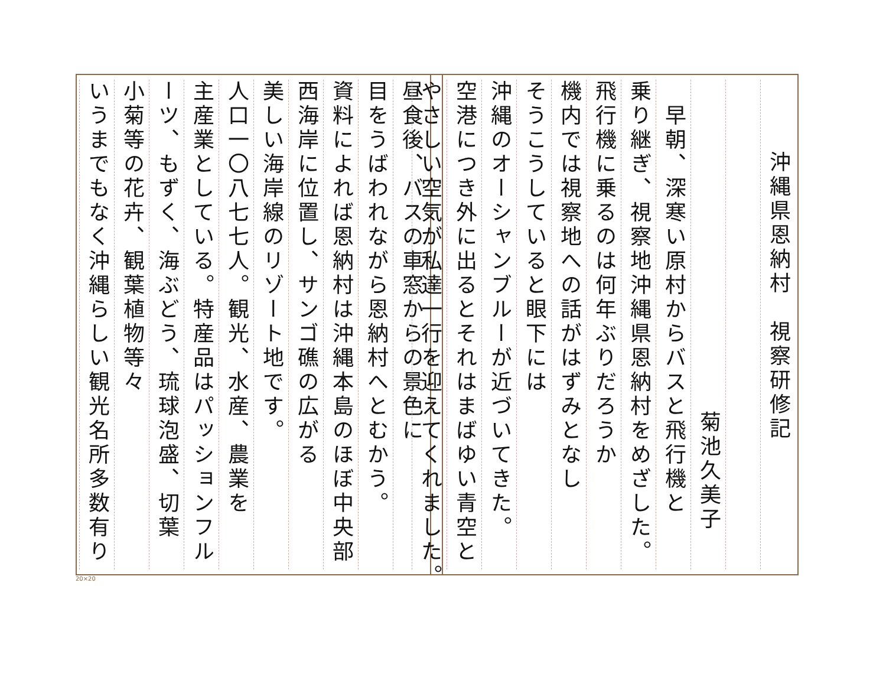沖縄県恩納村　視察研修記
菊池久美子
　早朝、深寒い原村からバスと飛行機と
乗り継ぎ、視察地沖縄県恩納村をめざした。
飛行機に乗るのは何年ぶりだろうか
機内では視察地への話がはずみとなし
そうこうしていると眼下には
沖縄のオーシャンブルーが近づいてきた。
空港につき外に出るとそれはまばゆい青空と
やさしい空気が私達一行を迎えてくれました。
昼食後、バスの車窓からの景色に
目をうばわれながら恩納村へとむかう。
資料によれば恩納村は沖縄本島のほぼ中央部
西海岸に位置し、サンゴ礁の広がる
美しい海岸線のリゾート地です。
人口一〇八七七人。観光、水産、農業を
主産業としている。特産品はパッションフル
ーツ、もずく、海ぶどう、琉球泡盛、切葉
小菊等の花卉、観葉植物等々
いうまでもなく沖縄らしい観光名所多数有り
20×20